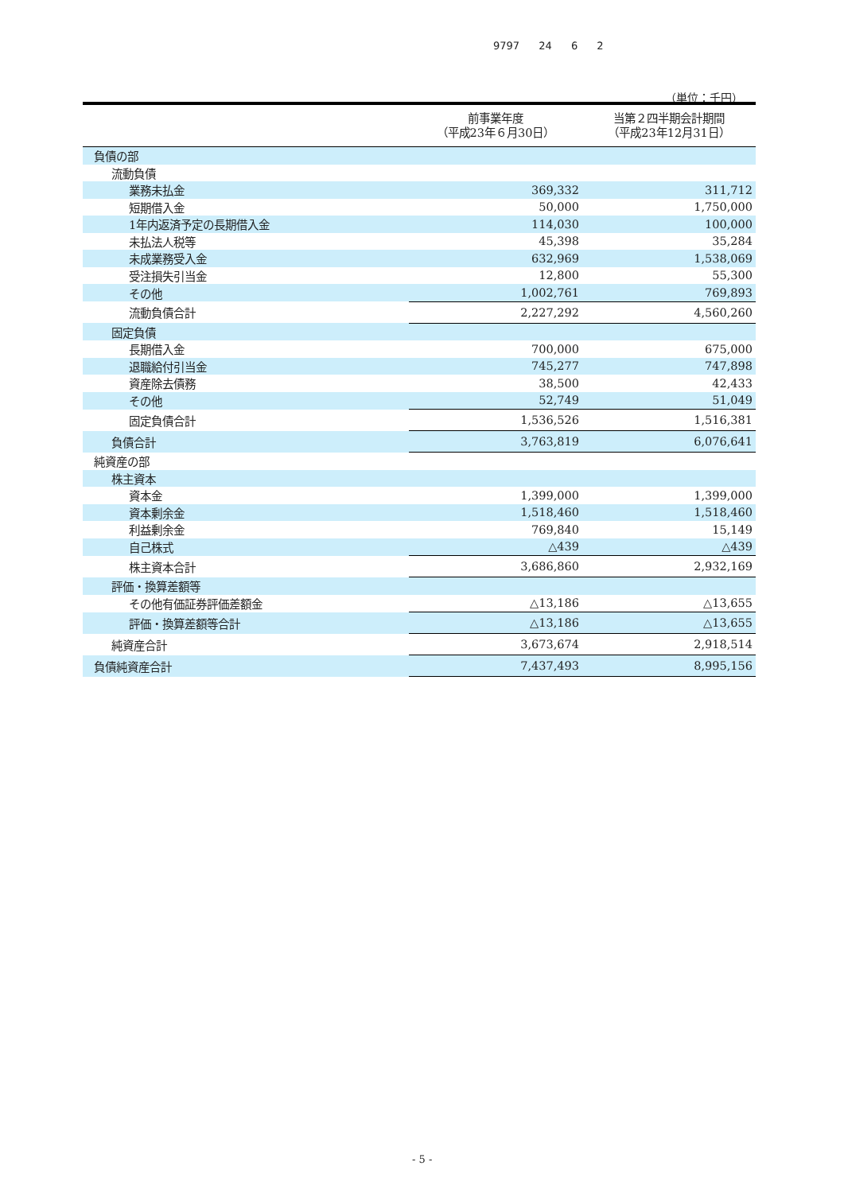9797 24 6 2
（単位：千円）
| | 前事業年度 （平成23年６月30日） | 当第２四半期会計期間 （平成23年12月31日） |
| --- | --- | --- |
| 負債の部 | | |
| 流動負債 | | |
| 業務未払金 | 369,332 | 311,712 |
| 短期借入金 | 50,000 | 1,750,000 |
| 1年内返済予定の長期借入金 | 114,030 | 100,000 |
| 未払法人税等 | 45,398 | 35,284 |
| 未成業務受入金 | 632,969 | 1,538,069 |
| 受注損失引当金 | 12,800 | 55,300 |
| その他 | 1,002,761 | 769,893 |
| 流動負債合計 | 2,227,292 | 4,560,260 |
| 固定負債 | | |
| 長期借入金 | 700,000 | 675,000 |
| 退職給付引当金 | 745,277 | 747,898 |
| 資産除去債務 | 38,500 | 42,433 |
| その他 | 52,749 | 51,049 |
| 固定負債合計 | 1,536,526 | 1,516,381 |
| 負債合計 | 3,763,819 | 6,076,641 |
| 純資産の部 | | |
| 株主資本 | | |
| 資本金 | 1,399,000 | 1,399,000 |
| 資本剰余金 | 1,518,460 | 1,518,460 |
| 利益剰余金 | 769,840 | 15,149 |
| 自己株式 | △439 | △439 |
| 株主資本合計 | 3,686,860 | 2,932,169 |
| 評価・換算差額等 | | |
| その他有価証券評価差額金 | △13,186 | △13,655 |
| 評価・換算差額等合計 | △13,186 | △13,655 |
| 純資産合計 | 3,673,674 | 2,918,514 |
| 負債純資産合計 | 7,437,493 | 8,995,156 |
- 5 -